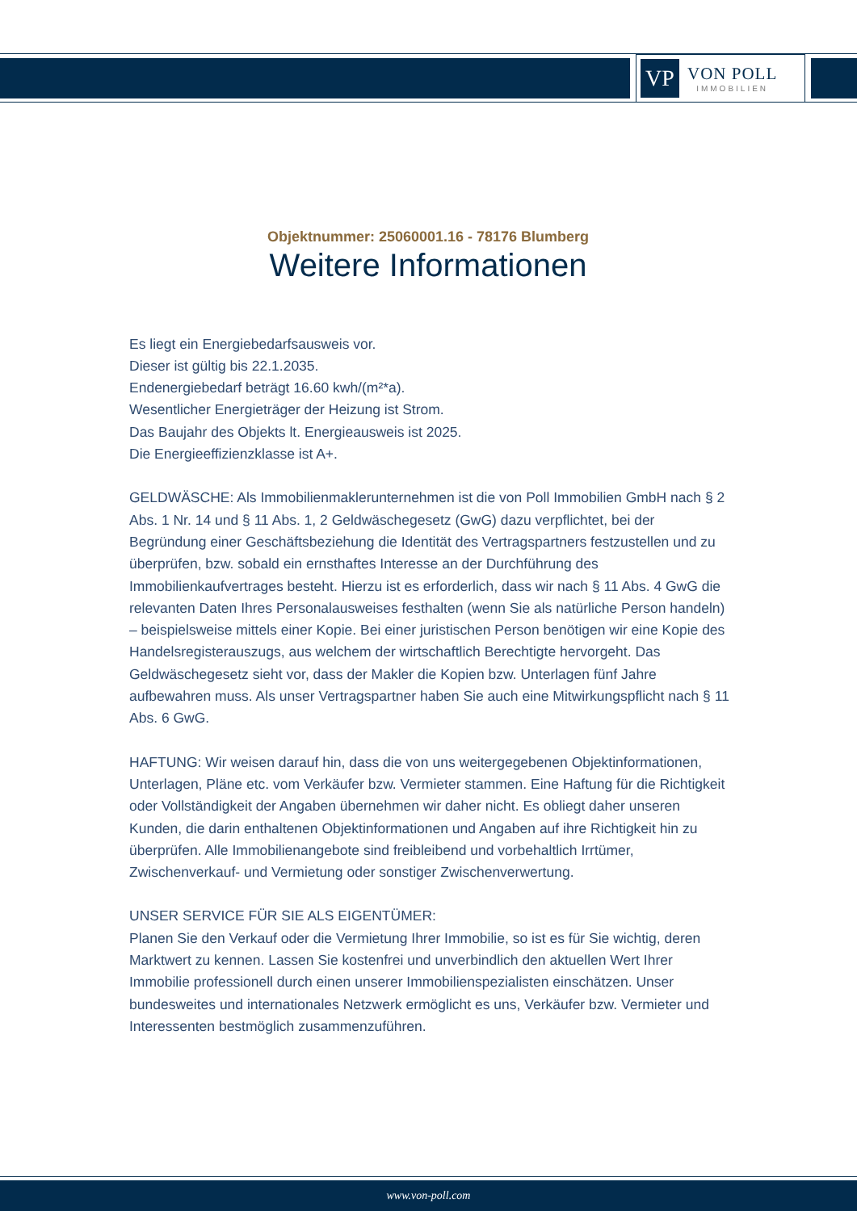VP
VON POLL
IMMOBILIEN
Objektnummer: 25060001.16 - 78176 Blumberg
Weitere Informationen
Es liegt ein Energiebedarfsausweis vor.
Dieser ist gültig bis 22.1.2035.
Endenergiebedarf beträgt 16.60 kwh/(m²*a).
Wesentlicher Energieträger der Heizung ist Strom.
Das Baujahr des Objekts lt. Energieausweis ist 2025.
Die Energieeffizienzklasse ist A+.
GELDWÄSCHE: Als Immobilienmaklerunternehmen ist die von Poll Immobilien GmbH nach § 2 Abs. 1 Nr. 14 und § 11 Abs. 1, 2 Geldwäschegesetz (GwG) dazu verpflichtet, bei der Begründung einer Geschäftsbeziehung die Identität des Vertragspartners festzustellen und zu überprüfen, bzw. sobald ein ernsthaftes Interesse an der Durchführung des Immobilienkaufvertrages besteht. Hierzu ist es erforderlich, dass wir nach § 11 Abs. 4 GwG die relevanten Daten Ihres Personalausweises festhalten (wenn Sie als natürliche Person handeln) – beispielsweise mittels einer Kopie. Bei einer juristischen Person benötigen wir eine Kopie des Handelsregisterauszugs, aus welchem der wirtschaftlich Berechtigte hervorgeht. Das Geldwäschegesetz sieht vor, dass der Makler die Kopien bzw. Unterlagen fünf Jahre aufbewahren muss. Als unser Vertragspartner haben Sie auch eine Mitwirkungspflicht nach § 11 Abs. 6 GwG.
HAFTUNG: Wir weisen darauf hin, dass die von uns weitergegebenen Objektinformationen, Unterlagen, Pläne etc. vom Verkäufer bzw. Vermieter stammen. Eine Haftung für die Richtigkeit oder Vollständigkeit der Angaben übernehmen wir daher nicht. Es obliegt daher unseren Kunden, die darin enthaltenen Objektinformationen und Angaben auf ihre Richtigkeit hin zu überprüfen. Alle Immobilienangebote sind freibleibend und vorbehaltlich Irrtümer, Zwischenverkauf- und Vermietung oder sonstiger Zwischenverwertung.
UNSER SERVICE FÜR SIE ALS EIGENTÜMER:
Planen Sie den Verkauf oder die Vermietung Ihrer Immobilie, so ist es für Sie wichtig, deren Marktwert zu kennen. Lassen Sie kostenfrei und unverbindlich den aktuellen Wert Ihrer Immobilie professionell durch einen unserer Immobilienspezialisten einschätzen. Unser bundesweites und internationales Netzwerk ermöglicht es uns, Verkäufer bzw. Vermieter und Interessenten bestmöglich zusammenzuführen.
www.von-poll.com